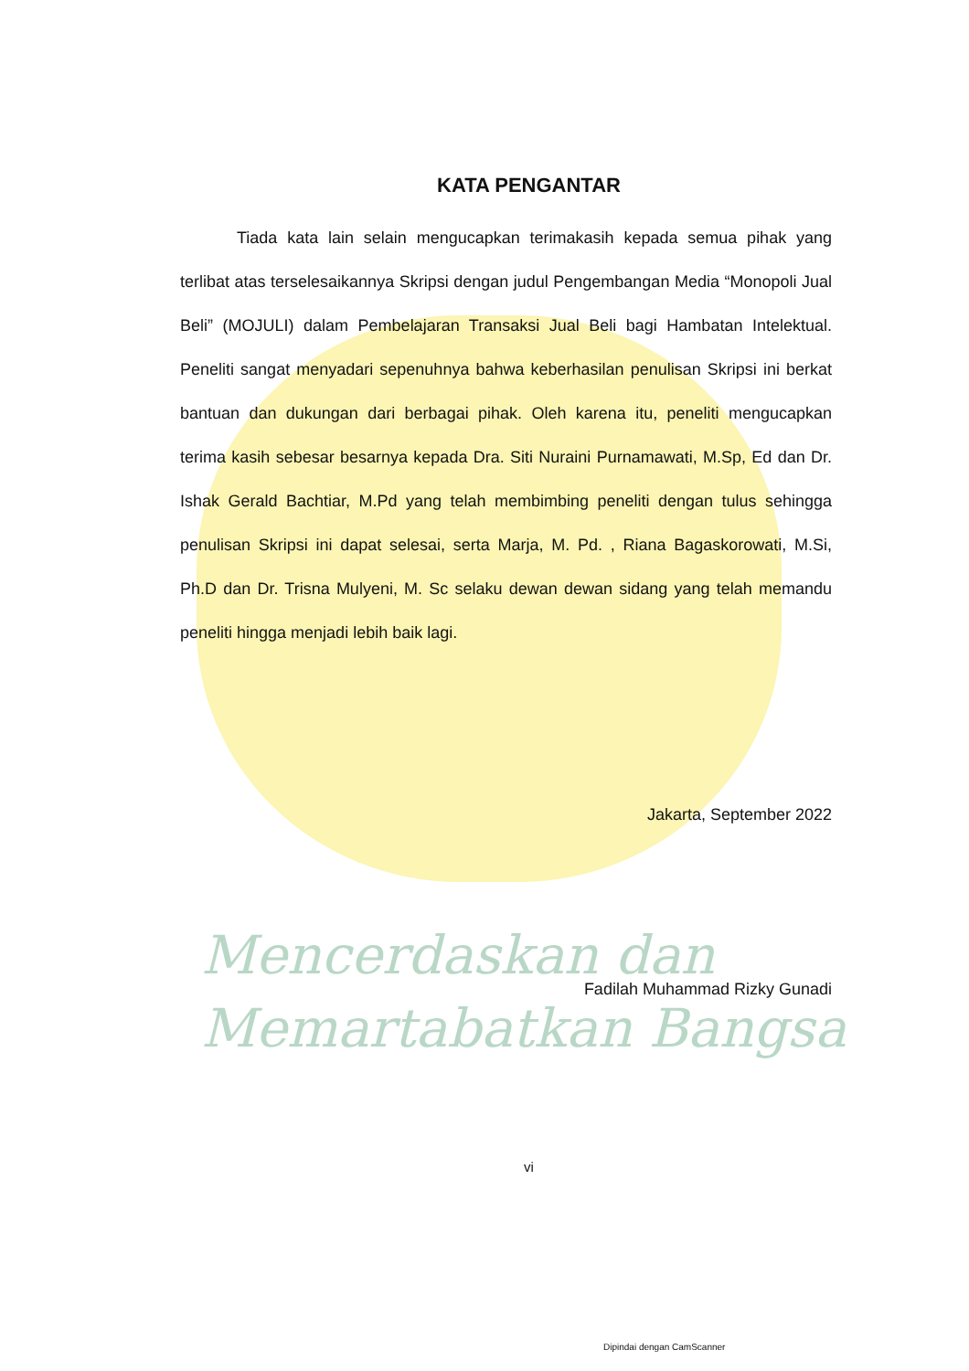Mencerdaskan dan
Memartabatkan Bangsa
KATA PENGANTAR
Tiada kata lain selain mengucapkan terimakasih kepada semua pihak yang terlibat atas terselesaikannya Skripsi dengan judul Pengembangan Media “Monopoli Jual Beli” (MOJULI) dalam Pembelajaran Transaksi Jual Beli bagi Hambatan Intelektual. Peneliti sangat menyadari sepenuhnya bahwa keberhasilan penulisan Skripsi ini berkat bantuan dan dukungan dari berbagai pihak. Oleh karena itu, peneliti mengucapkan terima kasih sebesar besarnya kepada Dra. Siti Nuraini Purnamawati, M.Sp, Ed dan Dr. Ishak Gerald Bachtiar, M.Pd yang telah membimbing peneliti dengan tulus sehingga penulisan Skripsi ini dapat selesai, serta Marja, M. Pd. , Riana Bagaskorowati, M.Si, Ph.D dan Dr. Trisna Mulyeni, M. Sc selaku dewan dewan sidang yang telah memandu peneliti hingga menjadi lebih baik lagi.
Jakarta, September 2022
Fadilah Muhammad Rizky Gunadi
vi
Dipindai dengan CamScanner